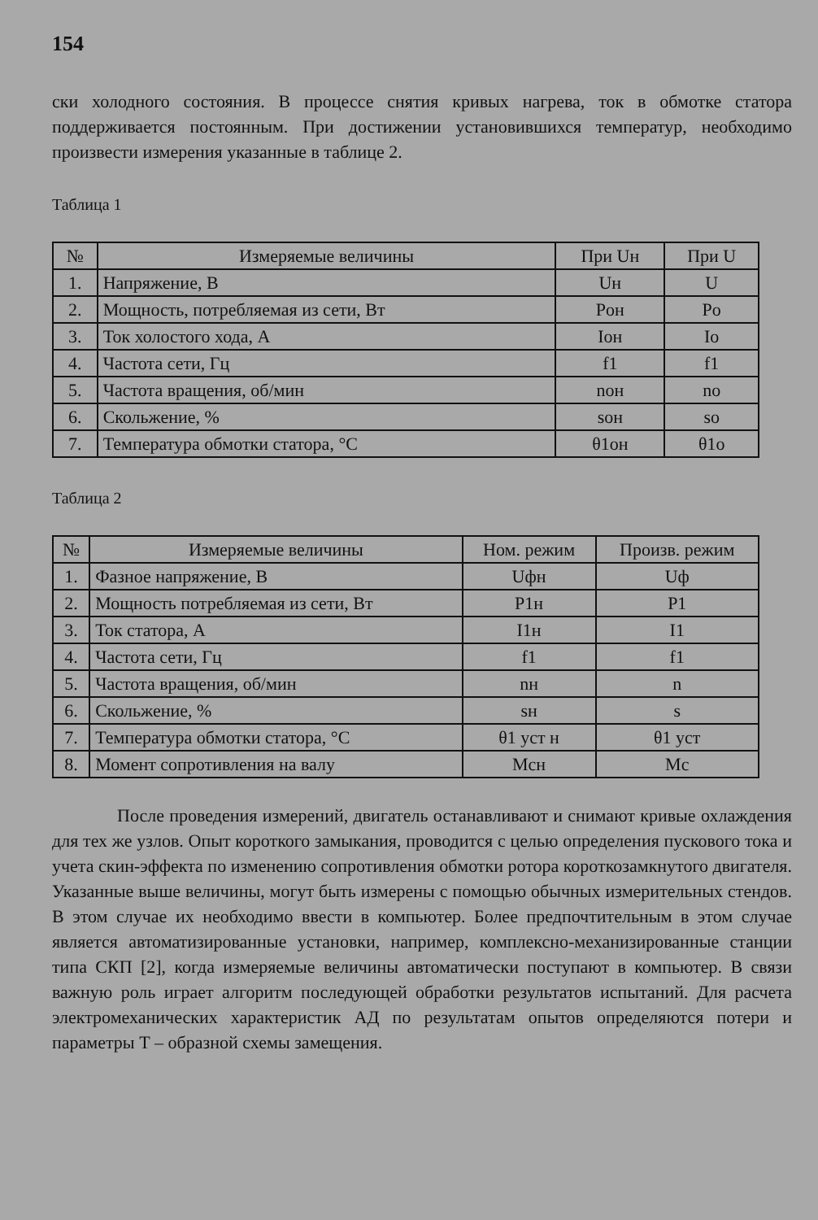154
ски холодного состояния. В процессе снятия кривых нагрева, ток в обмотке статора поддерживается постоянным. При достижении установившихся температур, необходимо произвести измерения указанные в таблице 2.
Таблица 1
| № | Измеряемые величины | При Uн | При U |
| --- | --- | --- | --- |
| 1. | Напряжение, В | Uн | U |
| 2. | Мощность, потребляемая из сети, Вт | Pон | Pо |
| 3. | Ток холостого хода, А | Iон | Iо |
| 4. | Частота сети, Гц | f1 | f1 |
| 5. | Частота вращения, об/мин | nон | nо |
| 6. | Скольжение, % | sон | sо |
| 7. | Температура обмотки статора, °С | θ1он | θ1о |
Таблица 2
| № | Измеряемые величины | Ном. режим | Произв. режим |
| --- | --- | --- | --- |
| 1. | Фазное напряжение, В | Uфн | Uф |
| 2. | Мощность потребляемая из сети, Вт | P1н | P1 |
| 3. | Ток статора, А | I1н | I1 |
| 4. | Частота сети, Гц | f1 | f1 |
| 5. | Частота вращения, об/мин | nн | n |
| 6. | Скольжение, % | sн | s |
| 7. | Температура обмотки статора, °С | θ1 уст н | θ1 уст |
| 8. | Момент сопротивления на валу | Mсн | Mс |
После проведения измерений, двигатель останавливают и снимают кривые охлаждения для тех же узлов. Опыт короткого замыкания, проводится с целью определения пускового тока и учета скин-эффекта по изменению сопротивления обмотки ротора короткозамкнутого двигателя. Указанные выше величины, могут быть измерены с помощью обычных измерительных стендов. В этом случае их необходимо ввести в компьютер. Более предпочтительным в этом случае является автоматизированные установки, например, комплексно-механизированные станции типа СКП [2], когда измеряемые величины автоматически поступают в компьютер. В связи важную роль играет алгоритм последующей обработки результатов испытаний. Для расчета электромеханических характеристик АД по результатам опытов определяются потери и параметры Т – образной схемы замещения.